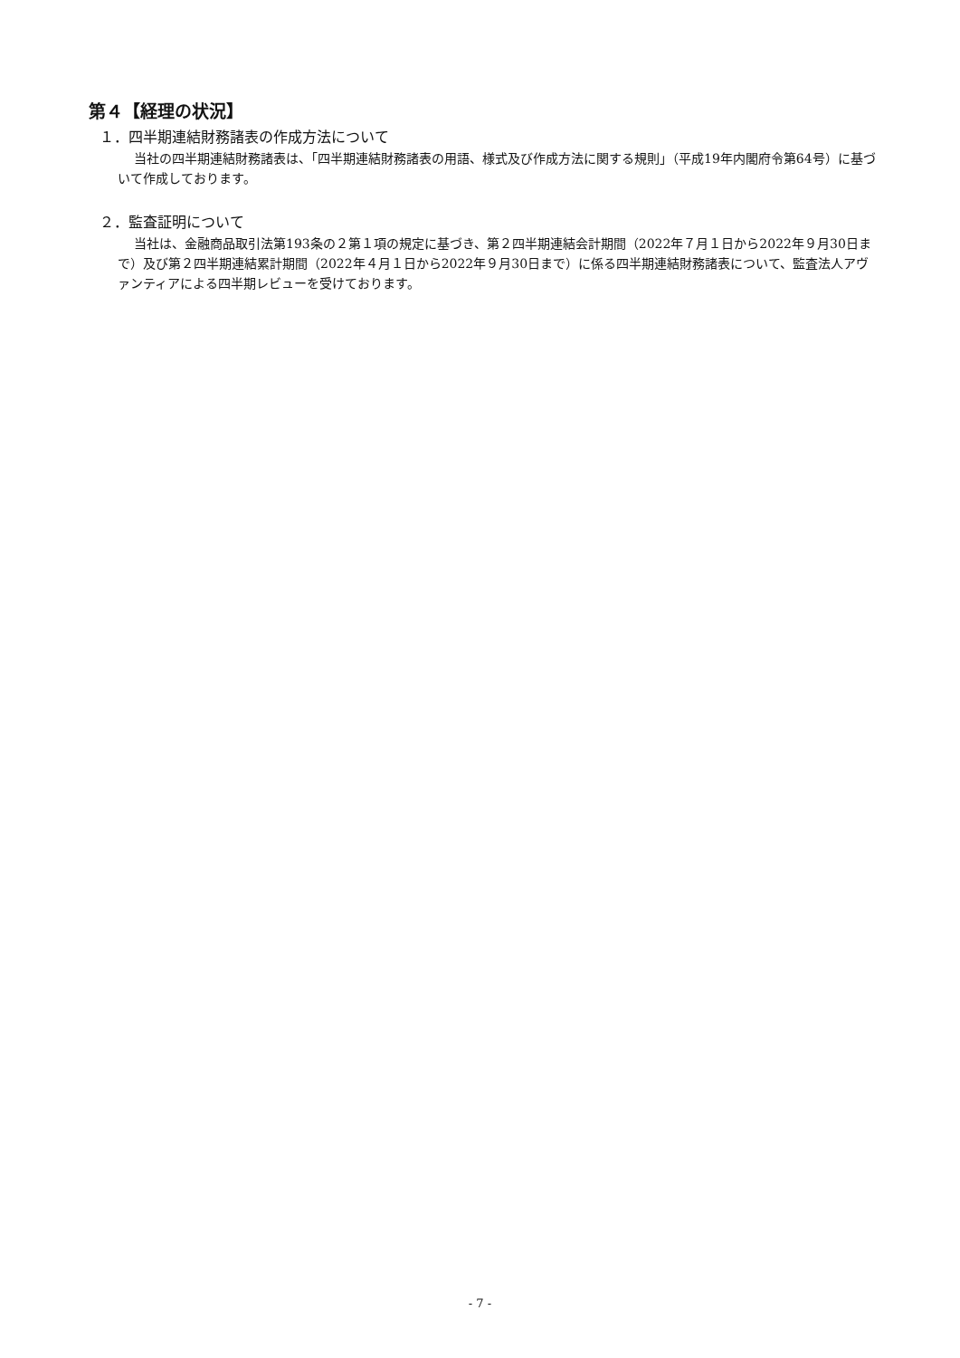第４【経理の状況】
１．四半期連結財務諸表の作成方法について
当社の四半期連結財務諸表は、「四半期連結財務諸表の用語、様式及び作成方法に関する規則」（平成19年内閣府令第64号）に基づいて作成しております。
２．監査証明について
当社は、金融商品取引法第193条の２第１項の規定に基づき、第２四半期連結会計期間（2022年７月１日から2022年９月30日まで）及び第２四半期連結累計期間（2022年４月１日から2022年９月30日まで）に係る四半期連結財務諸表について、監査法人アヴァンティアによる四半期レビューを受けております。
- 7 -